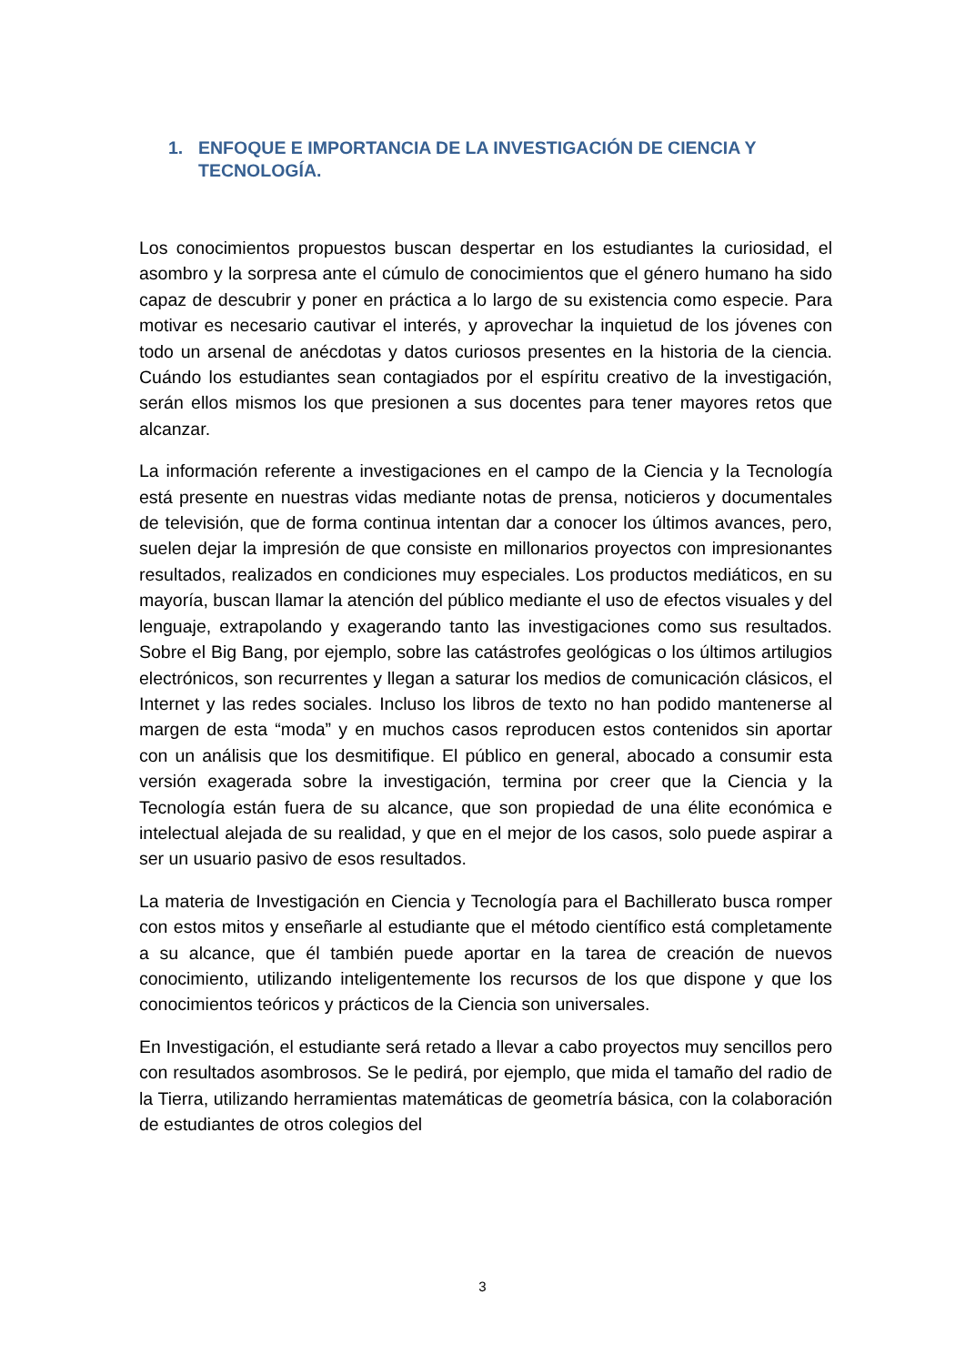1. ENFOQUE E IMPORTANCIA DE LA INVESTIGACIÓN DE CIENCIA Y TECNOLOGÍA.
Los conocimientos propuestos buscan despertar en los estudiantes la curiosidad, el asombro y la sorpresa ante el cúmulo de conocimientos que el género humano ha sido capaz de descubrir y poner en práctica a lo largo de su existencia como especie. Para motivar es necesario cautivar el interés, y aprovechar la inquietud de los jóvenes con todo un arsenal de anécdotas y datos curiosos presentes en la historia de la ciencia. Cuándo los estudiantes sean contagiados por el espíritu creativo de la investigación, serán ellos mismos los que presionen a sus docentes para tener mayores retos que alcanzar.
La información referente a investigaciones en el campo de la Ciencia y la Tecnología está presente en nuestras vidas mediante notas de prensa, noticieros y documentales de televisión, que de forma continua intentan dar a conocer los últimos avances, pero, suelen dejar la impresión de que consiste en millonarios proyectos con impresionantes resultados, realizados en condiciones muy especiales. Los productos mediáticos, en su mayoría, buscan llamar la atención del público mediante el uso de efectos visuales y del lenguaje, extrapolando y exagerando tanto las investigaciones como sus resultados. Sobre el Big Bang, por ejemplo, sobre las catástrofes geológicas o los últimos artilugios electrónicos, son recurrentes y llegan a saturar los medios de comunicación clásicos, el Internet y las redes sociales. Incluso los libros de texto no han podido mantenerse al margen de esta “moda” y en muchos casos reproducen estos contenidos sin aportar con un análisis que los desmitifique. El público en general, abocado a consumir esta versión exagerada sobre la investigación, termina por creer que la Ciencia y la Tecnología están fuera de su alcance, que son propiedad de una élite económica e intelectual alejada de su realidad, y que en el mejor de los casos, solo puede aspirar a ser un usuario pasivo de esos resultados.
La materia de Investigación en Ciencia y Tecnología para el Bachillerato busca romper con estos mitos y enseñarle al estudiante que el método científico está completamente a su alcance, que él también puede aportar en la tarea de creación de nuevos conocimiento, utilizando inteligentemente los recursos de los que dispone y que los conocimientos teóricos y prácticos de la Ciencia son universales.
En Investigación, el estudiante será retado a llevar a cabo proyectos muy sencillos pero con resultados asombrosos. Se le pedirá, por ejemplo, que mida el tamaño del radio de la Tierra, utilizando herramientas matemáticas de geometría básica, con la colaboración de estudiantes de otros colegios del
3